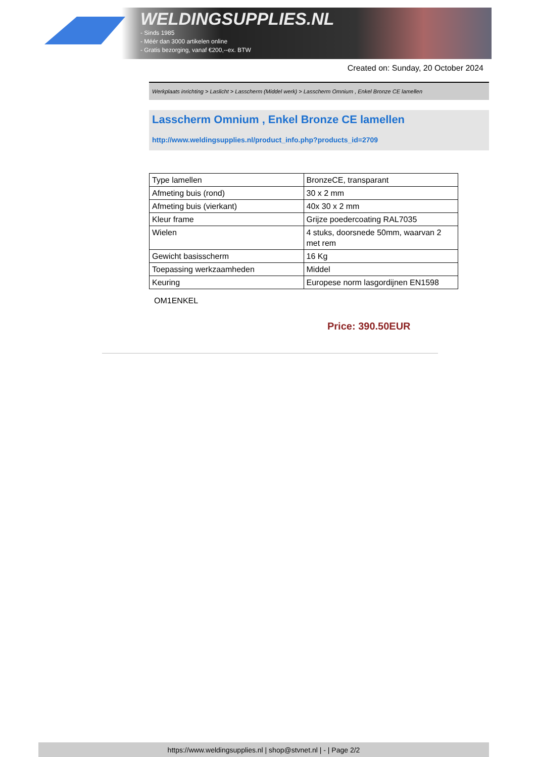WELDINGSUPPLIES.NL
- Sinds 1985
- Méér dan 3000 artikelen online
- Gratis bezorging, vanaf €200,--ex. BTW
Created on: Sunday, 20 October 2024
Werkplaats inrichting > Laslicht > Lasscherm (Middel werk) > Lasscherm Omnium , Enkel Bronze CE lamellen
Lasscherm Omnium , Enkel Bronze CE lamellen
http://www.weldingsupplies.nl/product_info.php?products_id=2709
| Type lamellen | BronzeCE, transparant |
| Afmeting buis (rond) | 30 x 2 mm |
| Afmeting buis (vierkant) | 40x 30 x 2 mm |
| Kleur frame | Grijze poedercoating RAL7035 |
| Wielen | 4 stuks, doorsnede 50mm, waarvan 2 met rem |
| Gewicht basisscherm | 16 Kg |
| Toepassing werkzaamheden | Middel |
| Keuring | Europese norm lasgordijnen EN1598 |
OM1ENKEL
Price: 390.50EUR
https://www.weldingsupplies.nl | shop@stvnet.nl | - | Page 2/2